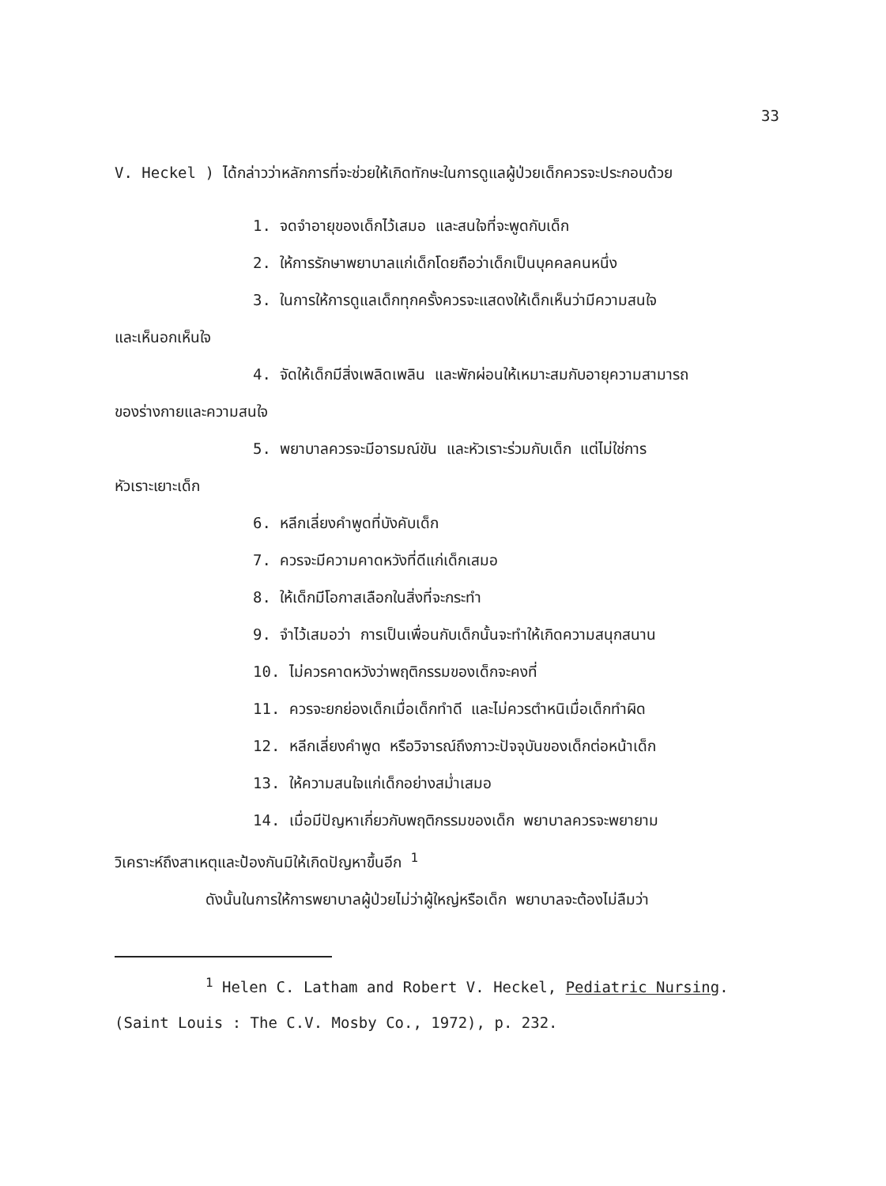33
V. Heckel ) ได้กล่าวว่าหลักการที่จะช่วยให้เกิดทักษะในการดูแลผู้ป่วยเด็กควรจะประกอบด้วย
1. จดจำอายุของเด็กไว้เสมอ และสนใจที่จะพูดกับเด็ก
2. ให้การรักษาพยาบาลแก่เด็กโดยถือว่าเด็กเป็นบุคคลคนหนึ่ง
3. ในการให้การดูแลเด็กทุกครั้งควรจะแสดงให้เด็กเห็นว่ามีความสนใจ
และเห็นอกเห็นใจ
4. จัดให้เด็กมีสิ่งเพลิดเพลิน และพักผ่อนให้เหมาะสมกับอายุความสามารถ
ของร่างกายและความสนใจ
5. พยาบาลควรจะมีอารมณ์ขัน และหัวเราะร่วมกับเด็ก แต่ไม่ใช่การ
หัวเราะเยาะเด็ก
6. หลีกเลี่ยงคำพูดที่บังคับเด็ก
7. ควรจะมีความคาดหวังที่ดีแก่เด็กเสมอ
8. ให้เด็กมีโอกาสเลือกในสิ่งที่จะกระทำ
9. จำไว้เสมอว่า การเป็นเพื่อนกับเด็กนั้นจะทำให้เกิดความสนุกสนาน
10. ไม่ควรคาดหวังว่าพฤติกรรมของเด็กจะคงที่
11. ควรจะยกย่องเด็กเมื่อเด็กทำดี และไม่ควรตำหนิเมื่อเด็กทำผิด
12. หลีกเลี่ยงคำพูด หรือวิจารณ์ถึงภาวะปัจจุบันของเด็กต่อหน้าเด็ก
13. ให้ความสนใจแก่เด็กอย่างสม่ำเสมอ
14. เมื่อมีปัญหาเกี่ยวกับพฤติกรรมของเด็ก พยาบาลควรจะพยายาม
วิเคราะห์ถึงสาเหตุและป้องกันมิให้เกิดปัญหาขึ้นอีก <sup>1</sup>
ดังนั้นในการให้การพยาบาลผู้ป่วยไม่ว่าผู้ใหญ่หรือเด็ก พยาบาลจะต้องไม่ลืมว่า
<sup>1</sup> Helen C. Latham and Robert V. Heckel, Pediatric Nursing.
(Saint Louis : The C.V. Mosby Co., 1972), p. 232.